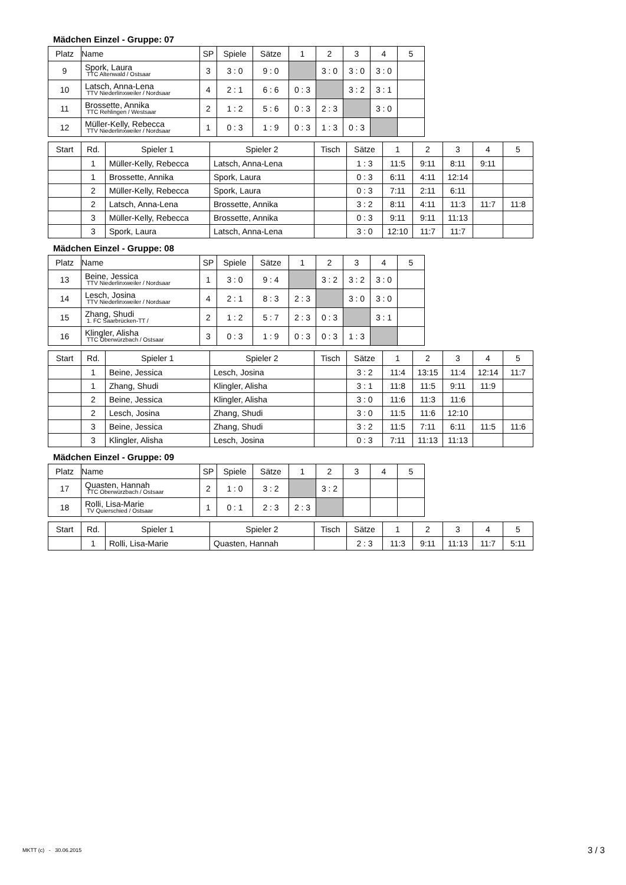Mädchen Einzel - Gruppe: 07
| Platz | Name | SP | Spiele | Sätze | 1 | 2 | 3 | 4 | 5 |
| --- | --- | --- | --- | --- | --- | --- | --- | --- | --- |
| 9 | Spork, Laura TTC Altenwald / Ostsaar | 3 | 3 : 0 | 9 : 0 | | 3 : 0 | 3 : 0 | 3 : 0 | |
| 10 | Latsch, Anna-Lena TTV Niederlinxweiler / Nordsaar | 4 | 2 : 1 | 6 : 6 | 0 : 3 | | 3 : 2 | 3 : 1 | |
| 11 | Brossette, Annika TTC Rehlingen / Westsaar | 2 | 1 : 2 | 5 : 6 | 0 : 3 | 2 : 3 | | 3 : 0 | |
| 12 | Müller-Kelly, Rebecca TTV Niederlinxweiler / Nordsaar | 1 | 0 : 3 | 1 : 9 | 0 : 3 | 1 : 3 | 0 : 3 | | |
| Start | Rd. | Spieler 1 | Spieler 2 | Tisch | Sätze | 1 | 2 | 3 | 4 | 5 |
| --- | --- | --- | --- | --- | --- | --- | --- | --- | --- | --- |
| | 1 | Müller-Kelly, Rebecca | Latsch, Anna-Lena | | 1 : 3 | 11:5 | 9:11 | 8:11 | 9:11 | |
| | 1 | Brossette, Annika | Spork, Laura | | 0 : 3 | 6:11 | 4:11 | 12:14 | | |
| | 2 | Müller-Kelly, Rebecca | Spork, Laura | | 0 : 3 | 7:11 | 2:11 | 6:11 | | |
| | 2 | Latsch, Anna-Lena | Brossette, Annika | | 3 : 2 | 8:11 | 4:11 | 11:3 | 11:7 | 11:8 |
| | 3 | Müller-Kelly, Rebecca | Brossette, Annika | | 0 : 3 | 9:11 | 9:11 | 11:13 | | |
| | 3 | Spork, Laura | Latsch, Anna-Lena | | 3 : 0 | 12:10 | 11:7 | 11:7 | | |
Mädchen Einzel - Gruppe: 08
| Platz | Name | SP | Spiele | Sätze | 1 | 2 | 3 | 4 | 5 |
| --- | --- | --- | --- | --- | --- | --- | --- | --- | --- |
| 13 | Beine, Jessica TTV Niederlinxweiler / Nordsaar | 1 | 3 : 0 | 9 : 4 | | 3 : 2 | 3 : 2 | 3 : 0 | |
| 14 | Lesch, Josina TTV Niederlinxweiler / Nordsaar | 4 | 2 : 1 | 8 : 3 | 2 : 3 | | 3 : 0 | 3 : 0 | |
| 15 | Zhang, Shudi 1. FC Saarbrücken-TT / | 2 | 1 : 2 | 5 : 7 | 2 : 3 | 0 : 3 | | 3 : 1 | |
| 16 | Klingler, Alisha TTC Oberwürzbach / Ostsaar | 3 | 0 : 3 | 1 : 9 | 0 : 3 | 0 : 3 | 1 : 3 | | |
| Start | Rd. | Spieler 1 | Spieler 2 | Tisch | Sätze | 1 | 2 | 3 | 4 | 5 |
| --- | --- | --- | --- | --- | --- | --- | --- | --- | --- | --- |
| | 1 | Beine, Jessica | Lesch, Josina | | 3 : 2 | 11:4 | 13:15 | 11:4 | 12:14 | 11:7 |
| | 1 | Zhang, Shudi | Klingler, Alisha | | 3 : 1 | 11:8 | 11:5 | 9:11 | 11:9 | |
| | 2 | Beine, Jessica | Klingler, Alisha | | 3 : 0 | 11:6 | 11:3 | 11:6 | | |
| | 2 | Lesch, Josina | Zhang, Shudi | | 3 : 0 | 11:5 | 11:6 | 12:10 | | |
| | 3 | Beine, Jessica | Zhang, Shudi | | 3 : 2 | 11:5 | 7:11 | 6:11 | 11:5 | 11:6 |
| | 3 | Klingler, Alisha | Lesch, Josina | | 0 : 3 | 7:11 | 11:13 | 11:13 | | |
Mädchen Einzel - Gruppe: 09
| Platz | Name | SP | Spiele | Sätze | 1 | 2 | 3 | 4 | 5 |
| --- | --- | --- | --- | --- | --- | --- | --- | --- | --- |
| 17 | Quasten, Hannah TTC Oberwürzbach / Ostsaar | 2 | 1 : 0 | 3 : 2 | | 3 : 2 | | | |
| 18 | Rolli, Lisa-Marie TV Quierschied / Ostsaar | 1 | 0 : 1 | 2 : 3 | 2 : 3 | | | | |
| Start | Rd. | Spieler 1 | Spieler 2 | Tisch | Sätze | 1 | 2 | 3 | 4 | 5 |
| --- | --- | --- | --- | --- | --- | --- | --- | --- | --- | --- |
| | 1 | Rolli, Lisa-Marie | Quasten, Hannah | | 2 : 3 | 11:3 | 9:11 | 11:13 | 11:7 | 5:11 |
MKTT (c) - 30.06.2015 3 / 3